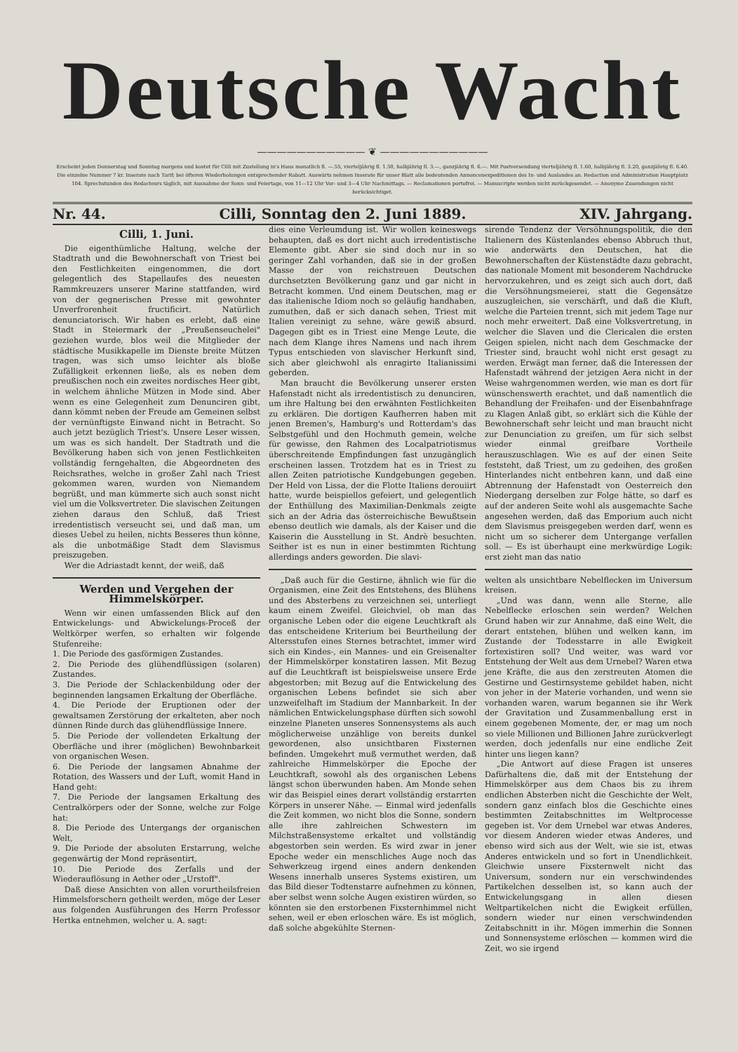Deutsche Wacht
——————————— ❦ ———————————
Erscheint jeden Donnerstag und Sonntag morgens und kostet für Cilli mit Zustellung in's Haus monatlich fl. —.55, vierteljährig fl. 1.50, halbjährig fl. 3.—, ganzjährig fl. 6.—. Mit Postversendung vierteljährig fl. 1.60, halbjährig fl. 3.20, ganzjährig fl. 6.40. Die einzelne Nummer 7 kr. Inserate nach Tarif; bei öfteren Wiederholungen entsprechender Rabatt. Auswärts nehmen Inserate für unser Blatt alle bedeutenden Annoncenexpeditionen des In- und Auslandes an. Redaction und Administration Hauptplatz 104. Sprechstunden des Redacteurs täglich, mit Ausnahme der Sonn- und Feiertage, von 11—12 Uhr Vor- und 3—4 Uhr Nachmittags. — Reclamationen portofrei. — Manuscripte werden nicht zurückgesendet. — Anonyme Zusendungen nicht berücksichtiget.
Nr. 44. Cilli, Sonntag den 2. Juni 1889. XIV. Jahrgang.
Cilli, 1. Juni.
Die eigenthümliche Haltung, welche der Stadtrath und die Bewohnerschaft von Triest bei den Festlichkeiten eingenommen, die dort gelegentlich des Stapellaufes des neuesten Rammkreuzers unserer Marine stattfanden, wird von der gegnerischen Presse mit gewohnter Unverfrorenheit fructificirt. Natürlich denunciatorisch. Wir haben es erlebt, daß eine Stadt in Steiermark der „Preußenseuchelei" geziehen wurde, blos weil die Mitglieder der städtische Musikkapelle im Dienste breite Mützen tragen, was sich umso leichter als bloße Zufälligkeit erkennen ließe, als es neben dem preußischen noch ein zweites nordisches Heer gibt, in welchem ähnliche Mützen in Mode sind. Aber wenn es eine Gelegenheit zum Denunciren gibt, dann kömmt neben der Freude am Gemeinen selbst der vernünftigste Einwand nicht in Betracht. So auch jetzt bezüglich Triest's. Unsere Leser wissen, um was es sich handelt. Der Stadtrath und die Bevölkerung haben sich von jenen Festlichkeiten vollständig ferngehalten, die Abgeordneten des Reichsrathes, welche in großer Zahl nach Triest gekommen waren, wurden von Niemandem begrüßt, und man kümmerte sich auch sonst nicht viel um die Volksvertreter. Die slavischen Zeitungen ziehen daraus den Schluß, daß Triest irredentistisch verseucht sei, und daß man, um dieses Uebel zu heilen, nichts Besseres thun könne, als die unbotmäßige Stadt dem Slavismus preiszugeben.
Wer die Adriastadt kennt, der weiß, daß
Werden und Vergehen der Himmelskörper.
Wenn wir einen umfassenden Blick auf den Entwickelungs- und Abwickelungs-Proceß der Weltkörper werfen, so erhalten wir folgende Stufenreihe:
1. Die Periode des gasförmigen Zustandes.
2. Die Periode des glühendflüssigen (solaren) Zustandes.
3. Die Periode der Schlackenbildung oder der beginnenden langsamen Erkaltung der Oberfläche.
4. Die Periode der Eruptionen oder der gewaltsamen Zerstörung der erkalteten, aber noch dünnen Rinde durch das glühendflüssige Innere.
5. Die Periode der vollendeten Erkaltung der Oberfläche und ihrer (möglichen) Bewohnbarkeit von organischen Wesen.
6. Die Periode der langsamen Abnahme der Rotation, des Wassers und der Luft, womit Hand in Hand geht:
7. Die Periode der langsamen Erkaltung des Centralkörpers oder der Sonne, welche zur Folge hat:
8. Die Periode des Untergangs der organischen Welt,
9. Die Periode der absoluten Erstarrung, welche gegenwärtig der Mond repräsentirt,
10. Die Periode des Zerfalls und der Wiederauflösung in Aether oder „Urstoff".
Daß diese Ansichten von allen vorurtheilsfreien Himmelsforschern getheilt werden, möge der Leser aus folgenden Ausführungen des Herrn Professor Hertka entnehmen, welcher u. A. sagt:
dies eine Verleumdung ist. Wir wollen keineswegs behaupten, daß es dort nicht auch irredentistische Elemente gibt. Aber sie sind doch nur in so geringer Zahl vorhanden, daß sie in der großen Masse der von reichstreuen Deutschen durchsetzten Bevölkerung ganz und gar nicht in Betracht kommen. Und einem Deutschen, mag er das italienische Idiom noch so geläufig handhaben, zumuthen, daß er sich danach sehen, Triest mit Italien vereinigt zu sehne, wäre gewiß absurd. Dagegen gibt es in Triest eine Menge Leute, die nach dem Klange ihres Namens und nach ihrem Typus entschieden von slavischer Herkunft sind, sich aber gleichwohl als enragirte Italianissimi geberden.
Man braucht die Bevölkerung unserer ersten Hafenstadt nicht als irredentistisch zu denunciren, um ihre Haltung bei den erwähnten Festlichkeiten zu erklären. Die dortigen Kaufherren haben mit jenen Bremen's, Hamburg's und Rotterdam's das Selbstgefühl und den Hochmuth gemein, welche für gewisse, den Rahmen des Localpatriotismus überschreitende Empfindungen fast unzugänglich erscheinen lassen. Trotzdem hat es in Triest zu allen Zeiten patriotische Kundgebungen gegeben. Der Held von Lissa, der die Flotte Italiens derouiirt hatte, wurde beispiellos gefeiert, und gelegentlich der Enthüllung des Maximilian-Denkmals zeigte sich an der Adria das österreichische Bewußtsein ebenso deutlich wie damals, als der Kaiser und die Kaiserin die Ausstellung in St. Andrè besuchten. Seither ist es nun in einer bestimmten Richtung allerdings anders geworden. Die slavi-
„Daß auch für die Gestirne, ähnlich wie für die Organismen, eine Zeit des Entstehens, des Blühens und des Absterbens zu verzeichnen sei, unterliegt kaum einem Zweifel. Gleichviel, ob man das organische Leben oder die eigene Leuchtkraft als das entscheidene Kriterium bei Beurtheilung der Altersstufen eines Sternes betrachtet, immer wird sich ein Kindes-, ein Mannes- und ein Greisenalter der Himmelskörper konstatiren lassen. Mit Bezug auf die Leuchtkraft ist beispielsweise unsere Erde abgestorben; mit Bezug auf die Entwickelung des organischen Lebens befindet sie sich aber unzweifelhaft im Stadium der Mannbarkeit. In der nämlichen Entwickelungsphase dürften sich sowohl einzelne Planeten unseres Sonnensystems als auch möglicherweise unzählige von bereits dunkel gewordenen, also unsichtbaren Fixsternen befinden. Umgekehrt muß vermuthet werden, daß zahlreiche Himmelskörper die Epoche der Leuchtkraft, sowohl als des organischen Lebens längst schon überwunden haben. Am Monde sehen wir das Beispiel eines derart vollständig erstarrten Körpers in unserer Nähe. — Einmal wird jedenfalls die Zeit kommen, wo nicht blos die Sonne, sondern alle ihre zahlreichen Schwestern im Milchstraßensysteme erkaltet und vollständig abgestorben sein werden. Es wird zwar in jener Epoche weder ein menschliches Auge noch das Sehwerkzeug irgend eines andern denkenden Wesens innerhalb unseres Systems existiren, um das Bild dieser Todtenstarre aufnehmen zu können, aber selbst wenn solche Augen existiren würden, so könnten sie den erstorbenen Fixsternhimmel nicht sehen, weil er eben erloschen wäre. Es ist möglich, daß solche abgekühlte Sternen-
sirende Tendenz der Versöhnungspolitik, die den Italienern des Küstenlandes ebenso Abbruch thut, wie anderwärts den Deutschen, hat die Bewohnerschaften der Küstenstädte dazu gebracht, das nationale Moment mit besonderem Nachdrucke hervorzukehren, und es zeigt sich auch dort, daß die Versöhnungsmeierei, statt die Gegensätze auszugleichen, sie verschärft, und daß die Kluft, welche die Parteien trennt, sich mit jedem Tage nur noch mehr erweitert. Daß eine Volksvertretung, in welcher die Slaven und die Clericalen die ersten Geigen spielen, nicht nach dem Geschmacke der Triester sind, braucht wohl nicht erst gesagt zu werden. Erwägt man ferner, daß die Interessen der Hafenstadt während der jetzigen Aera nicht in der Weise wahrgenommen werden, wie man es dort für wünschenswerth erachtet, und daß namentlich die Behandlung der Freihafen- und der Eisenbahnfrage zu Klagen Anlaß gibt, so erklärt sich die Kühle der Bewohnerschaft sehr leicht und man braucht nicht zur Denunciation zu greifen, um für sich selbst wieder einmal greifbare Vortheile herauszuschlagen. Wie es auf der einen Seite feststeht, daß Triest, um zu gedeihen, des großen Hinterlandes nicht entbehren kann, und daß eine Abtrennung der Hafenstadt von Oesterreich den Niedergang derselben zur Folge hätte, so darf es auf der anderen Seite wohl als ausgemachte Sache angesehen werden, daß das Emporium auch nicht dem Slavismus preisgegeben werden darf, wenn es nicht um so sicherer dem Untergange verfallen soll. — Es ist überhaupt eine merkwürdige Logik: erst zieht man das natio
welten als unsichtbare Nebelflecken im Universum kreisen.
„Und was dann, wenn alle Sterne, alle Nebelflecke erloschen sein werden? Welchen Grund haben wir zur Annahme, daß eine Welt, die derart entstehen, blühen und welken kann, im Zustande der Todesstarre in alle Ewigkeit fortexistiren soll? Und weiter, was ward vor Entstehung der Welt aus dem Urnebel? Waren etwa jene Kräfte, die aus den zerstreuten Atomen die Gestirne und Gestirnsysteme gebildet haben, nicht von jeher in der Materie vorhanden, und wenn sie vorhanden waren, warum begannen sie ihr Werk der Gravitation und Zusammenballung erst in einem gegebenen Momente, der, er mag um noch so viele Millionen und Billionen Jahre zurückverlegt werden, doch jedenfalls nur eine endliche Zeit hinter uns liegen kann?
„Die Antwort auf diese Fragen ist unseres Dafürhaltens die, daß mit der Entstehung der Himmelskörper aus dem Chaos bis zu ihrem endlichen Absterben nicht die Geschichte der Welt, sondern ganz einfach blos die Geschichte eines bestimmten Zeitabschnittes im Weltprocesse gegeben ist. Vor dem Urnebel war etwas Anderes, vor diesem Anderen wieder etwas Anderes, und ebenso wird sich aus der Welt, wie sie ist, etwas Anderes entwickeln und so fort in Unendlichkeit. Gleichwie unsere Fixsternwelt nicht das Universum, sondern nur ein verschwindendes Partikelchen desselben ist, so kann auch der Entwickelungsgang in allen diesen Weltpartikelchen nicht die Ewigkeit erfüllen, sondern wieder nur einen verschwindenden Zeitabschnitt in ihr. Mögen immerhin die Sonnen und Sonnensysteme erlöschen — kommen wird die Zeit, wo sie irgend